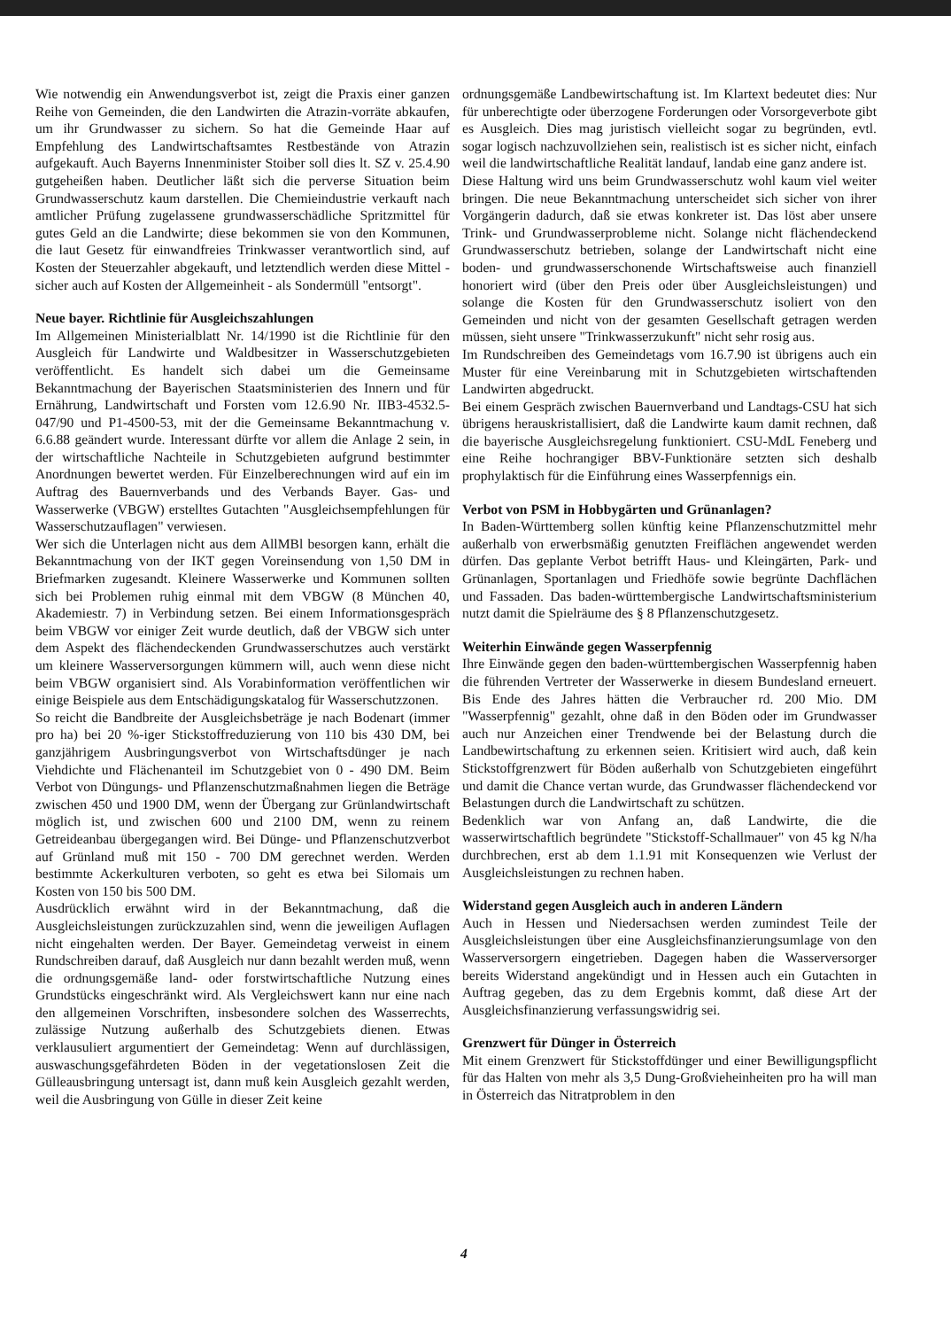Wie notwendig ein Anwendungsverbot ist, zeigt die Praxis einer ganzen Reihe von Gemeinden, die den Landwirten die Atrazin-vorräte abkaufen, um ihr Grundwasser zu sichern. So hat die Gemeinde Haar auf Empfehlung des Landwirtschaftsamtes Restbestände von Atrazin aufgekauft. Auch Bayerns Innenminister Stoiber soll dies lt. SZ v. 25.4.90 gutgeheißen haben. Deutlicher läßt sich die perverse Situation beim Grundwasserschutz kaum darstellen. Die Chemieindustrie verkauft nach amtlicher Prüfung zugelassene grundwasserschädliche Spritzmittel für gutes Geld an die Landwirte; diese bekommen sie von den Kommunen, die laut Gesetz für einwandfreies Trinkwasser verantwortlich sind, auf Kosten der Steuerzahler abgekauft, und letztendlich werden diese Mittel - sicher auch auf Kosten der Allgemeinheit - als Sondermüll "entsorgt".
Neue bayer. Richtlinie für Ausgleichszahlungen
Im Allgemeinen Ministerialblatt Nr. 14/1990 ist die Richtlinie für den Ausgleich für Landwirte und Waldbesitzer in Wasserschutzgebieten veröffentlicht. Es handelt sich dabei um die Gemeinsame Bekanntmachung der Bayerischen Staatsministerien des Innern und für Ernährung, Landwirtschaft und Forsten vom 12.6.90 Nr. IIB3-4532.5-047/90 und P1-4500-53, mit der die Gemeinsame Bekanntmachung v. 6.6.88 geändert wurde. Interessant dürfte vor allem die Anlage 2 sein, in der wirtschaftliche Nachteile in Schutzgebieten aufgrund bestimmter Anordnungen bewertet werden. Für Einzelberechnungen wird auf ein im Auftrag des Bauernverbands und des Verbands Bayer. Gas- und Wasserwerke (VBGW) erstelltes Gutachten "Ausgleichsempfehlungen für Wasserschutzauflagen" verwiesen.
Wer sich die Unterlagen nicht aus dem AllMBl besorgen kann, erhält die Bekanntmachung von der IKT gegen Voreinsendung von 1,50 DM in Briefmarken zugesandt. Kleinere Wasserwerke und Kommunen sollten sich bei Problemen ruhig einmal mit dem VBGW (8 München 40, Akademiestr. 7) in Verbindung setzen. Bei einem Informationsgespräch beim VBGW vor einiger Zeit wurde deutlich, daß der VBGW sich unter dem Aspekt des flächendeckenden Grundwasserschutzes auch verstärkt um kleinere Wasserversorgungen kümmern will, auch wenn diese nicht beim VBGW organisiert sind. Als Vorabinformation veröffentlichen wir einige Beispiele aus dem Entschädigungskatalog für Wasserschutzzonen.
So reicht die Bandbreite der Ausgleichsbeträge je nach Bodenart (immer pro ha) bei 20 %-iger Stickstoffreduzierung von 110 bis 430 DM, bei ganzjährigem Ausbringungsverbot von Wirtschaftsdünger je nach Viehdichte und Flächenanteil im Schutzgebiet von 0 - 490 DM. Beim Verbot von Düngungs- und Pflanzenschutzmaßnahmen liegen die Beträge zwischen 450 und 1900 DM, wenn der Übergang zur Grünlandwirtschaft möglich ist, und zwischen 600 und 2100 DM, wenn zu reinem Getreideanbau übergegangen wird. Bei Dünge- und Pflanzenschutzverbot auf Grünland muß mit 150 - 700 DM gerechnet werden. Werden bestimmte Ackerkulturen verboten, so geht es etwa bei Silomais um Kosten von 150 bis 500 DM.
Ausdrücklich erwähnt wird in der Bekanntmachung, daß die Ausgleichsleistungen zurückzuzahlen sind, wenn die jeweiligen Auflagen nicht eingehalten werden. Der Bayer. Gemeindetag verweist in einem Rundschreiben darauf, daß Ausgleich nur dann bezahlt werden muß, wenn die ordnungsgemäße land- oder forstwirtschaftliche Nutzung eines Grundstücks eingeschränkt wird. Als Vergleichswert kann nur eine nach den allgemeinen Vorschriften, insbesondere solchen des Wasserrechts, zulässige Nutzung außerhalb des Schutzgebiets dienen. Etwas verklausuliert argumentiert der Gemeindetag: Wenn auf durchlässigen, auswaschungsgefährdeten Böden in der vegetationslosen Zeit die Gülleausbringung untersagt ist, dann muß kein Ausgleich gezahlt werden, weil die Ausbringung von Gülle in dieser Zeit keine
ordnungsgemäße Landbewirtschaftung ist. Im Klartext bedeutet dies: Nur für unberechtigte oder überzogene Forderungen oder Vorsorgeverbote gibt es Ausgleich. Dies mag juristisch vielleicht sogar zu begründen, evtl. sogar logisch nachzuvollziehen sein, realistisch ist es sicher nicht, einfach weil die landwirtschaftliche Realität landauf, landab eine ganz andere ist.
Diese Haltung wird uns beim Grundwasserschutz wohl kaum viel weiter bringen. Die neue Bekanntmachung unterscheidet sich sicher von ihrer Vorgängerin dadurch, daß sie etwas konkreter ist. Das löst aber unsere Trink- und Grundwasserprobleme nicht. Solange nicht flächendeckend Grundwasserschutz betrieben, solange der Landwirtschaft nicht eine boden- und grundwasserschonende Wirtschaftsweise auch finanziell honoriert wird (über den Preis oder über Ausgleichsleistungen) und solange die Kosten für den Grundwasserschutz isoliert von den Gemeinden und nicht von der gesamten Gesellschaft getragen werden müssen, sieht unsere "Trinkwasserzukunft" nicht sehr rosig aus.
Im Rundschreiben des Gemeindetags vom 16.7.90 ist übrigens auch ein Muster für eine Vereinbarung mit in Schutzgebieten wirtschaftenden Landwirten abgedruckt.
Bei einem Gespräch zwischen Bauernverband und Landtags-CSU hat sich übrigens herauskristallisiert, daß die Landwirte kaum damit rechnen, daß die bayerische Ausgleichsregelung funktioniert. CSU-MdL Feneberg und eine Reihe hochrangiger BBV-Funktionäre setzten sich deshalb prophylaktisch für die Einführung eines Wasserpfennigs ein.
Verbot von PSM in Hobbygärten und Grünanlagen?
In Baden-Württemberg sollen künftig keine Pflanzenschutzmittel mehr außerhalb von erwerbsmäßig genutzten Freiflächen angewendet werden dürfen. Das geplante Verbot betrifft Haus- und Kleingärten, Park- und Grünanlagen, Sportanlagen und Friedhöfe sowie begrünte Dachflächen und Fassaden. Das baden-württembergische Landwirtschaftsministerium nutzt damit die Spielräume des § 8 Pflanzenschutzgesetz.
Weiterhin Einwände gegen Wasserpfennig
Ihre Einwände gegen den baden-württembergischen Wasserpfennig haben die führenden Vertreter der Wasserwerke in diesem Bundesland erneuert. Bis Ende des Jahres hätten die Verbraucher rd. 200 Mio. DM "Wasserpfennig" gezahlt, ohne daß in den Böden oder im Grundwasser auch nur Anzeichen einer Trendwende bei der Belastung durch die Landbewirtschaftung zu erkennen seien. Kritisiert wird auch, daß kein Stickstoffgrenzwert für Böden außerhalb von Schutzgebieten eingeführt und damit die Chance vertan wurde, das Grundwasser flächendeckend vor Belastungen durch die Landwirtschaft zu schützen.
Bedenklich war von Anfang an, daß Landwirte, die die wasserwirtschaftlich begründete "Stickstoff-Schallmauer" von 45 kg N/ha durchbrechen, erst ab dem 1.1.91 mit Konsequenzen wie Verlust der Ausgleichsleistungen zu rechnen haben.
Widerstand gegen Ausgleich auch in anderen Ländern
Auch in Hessen und Niedersachsen werden zumindest Teile der Ausgleichsleistungen über eine Ausgleichsfinanzierungsumlage von den Wasserversorgern eingetrieben. Dagegen haben die Wasserversorger bereits Widerstand angekündigt und in Hessen auch ein Gutachten in Auftrag gegeben, das zu dem Ergebnis kommt, daß diese Art der Ausgleichsfinanzierung verfassungswidrig sei.
Grenzwert für Dünger in Österreich
Mit einem Grenzwert für Stickstoffdünger und einer Bewilligungspflicht für das Halten von mehr als 3,5 Dung-Großvieheinheiten pro ha will man in Österreich das Nitratproblem in den
4